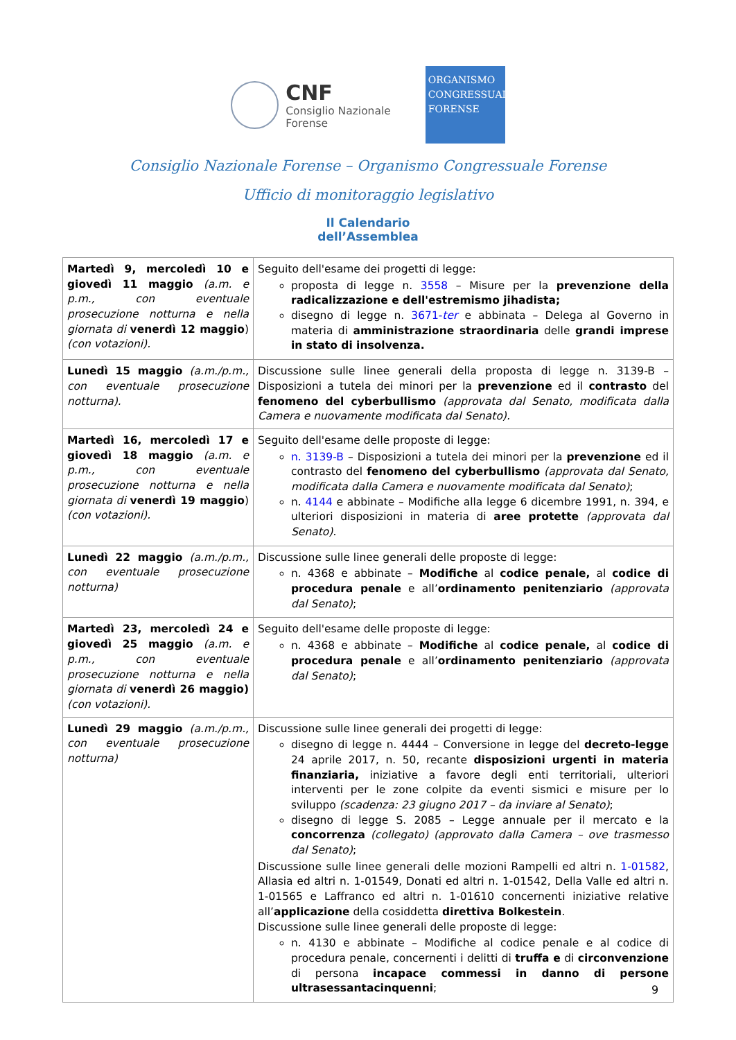CNF
Consiglio Nazionale
Forense
ORGANISMO
CONGRESSUALE
FORENSE
Consiglio Nazionale Forense – Organismo Congressuale Forense
Ufficio di monitoraggio legislativo
Il Calendario
dell’Assemblea
| Martedì 9, mercoledì 10 e giovedì 11 maggio (a.m. e p.m., con eventuale prosecuzione notturna e nella giornata di venerdì 12 maggio ) (con votazioni). | Seguito dell'esame dei progetti di legge: proposta di legge n. 3558 – Misure per la prevenzione della radicalizzazione e dell'estremismo jihadista; disegno di legge n. 3671- ter e abbinata – Delega al Governo in materia di amministrazione straordinaria delle grandi imprese in stato di insolvenza. |
| Lunedì 15 maggio (a.m./p.m., con eventuale prosecuzione notturna). | Discussione sulle linee generali della proposta di legge n. 3139-B – Disposizioni a tutela dei minori per la prevenzione ed il contrasto del fenomeno del cyberbullismo (approvata dal Senato, modificata dalla Camera e nuovamente modificata dal Senato). |
| Martedì 16, mercoledì 17 e giovedì 18 maggio (a.m. e p.m., con eventuale prosecuzione notturna e nella giornata di venerdì 19 maggio ) (con votazioni). | Seguito dell'esame delle proposte di legge: n. 3139-B – Disposizioni a tutela dei minori per la prevenzione ed il contrasto del fenomeno del cyberbullismo (approvata dal Senato, modificata dalla Camera e nuovamente modificata dal Senato) ; n. 4144 e abbinate – Modifiche alla legge 6 dicembre 1991, n. 394, e ulteriori disposizioni in materia di aree protette (approvata dal Senato). |
| Lunedì 22 maggio (a.m./p.m., con eventuale prosecuzione notturna) | Discussione sulle linee generali delle proposte di legge: n. 4368 e abbinate – Modifiche al codice penale, al codice di procedura penale e all’ ordinamento penitenziario (approvata dal Senato) ; |
| Martedì 23, mercoledì 24 e giovedì 25 maggio (a.m. e p.m., con eventuale prosecuzione notturna e nella giornata di venerdì 26 maggio) (con votazioni). | Seguito dell'esame delle proposte di legge: n. 4368 e abbinate – Modifiche al codice penale, al codice di procedura penale e all’ ordinamento penitenziario (approvata dal Senato) ; |
| Lunedì 29 maggio (a.m./p.m., con eventuale prosecuzione notturna) | Discussione sulle linee generali dei progetti di legge: disegno di legge n. 4444 – Conversione in legge del decreto-legge 24 aprile 2017, n. 50, recante disposizioni urgenti in materia finanziaria, iniziative a favore degli enti territoriali, ulteriori interventi per le zone colpite da eventi sismici e misure per lo sviluppo (scadenza: 23 giugno 2017 – da inviare al Senato) ; disegno di legge S. 2085 – Legge annuale per il mercato e la concorrenza (collegato) (approvato dalla Camera – ove trasmesso dal Senato) ; Discussione sulle linee generali delle mozioni Rampelli ed altri n. 1-01582 , Allasia ed altri n. 1-01549, Donati ed altri n. 1-01542, Della Valle ed altri n. 1-01565 e Laffranco ed altri n. 1-01610 concernenti iniziative relative all’ applicazione della cosiddetta direttiva Bolkestein . Discussione sulle linee generali delle proposte di legge: n. 4130 e abbinate – Modifiche al codice penale e al codice di procedura penale, concernenti i delitti di truffa e di circonvenzione di persona incapace commessi in danno di persone ultrasessantacinquenni ; |
9